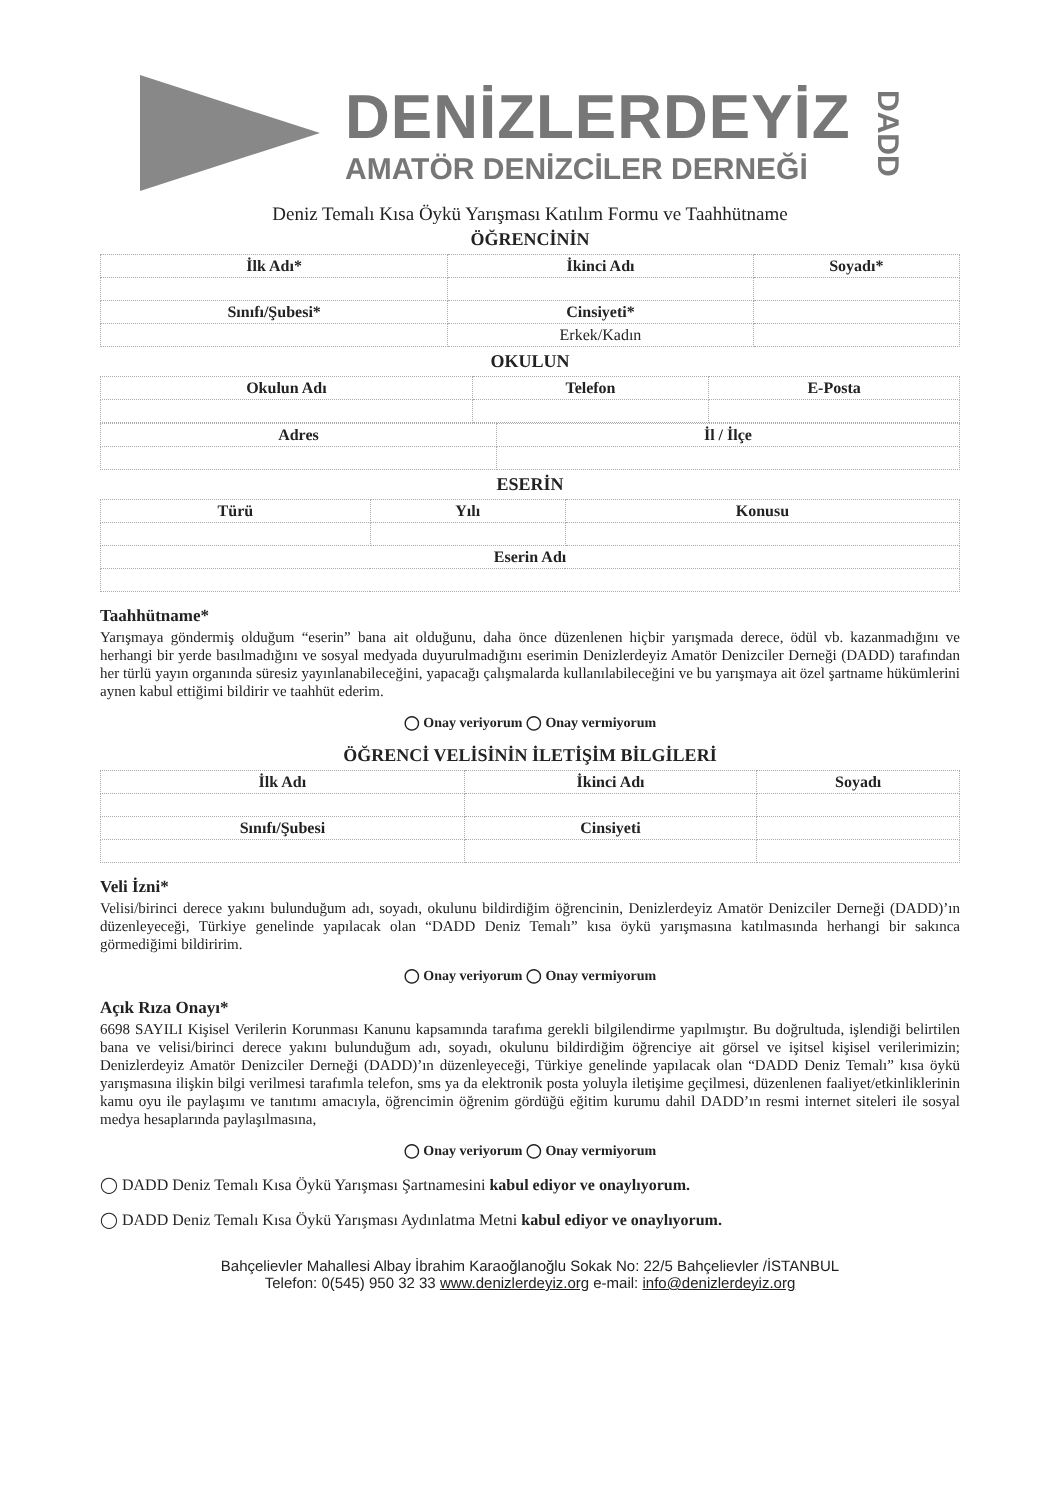DENİZLERDEYİZ
AMATÖR DENİZCİLER DERNEĞİ
DADD
Deniz Temalı Kısa Öykü Yarışması Katılım Formu ve Taahhütname
ÖĞRENCİNİN
| İlk Adı* | İkinci Adı | Soyadı* |
| Sınıfı/Şubesi* | Cinsiyeti* | |
| | Erkek/Kadın | |
OKULUN
| Okulun Adı | Telefon | E-Posta |
| Adres | İl / İlçe |
ESERİN
| Türü | Yılı | Konusu |
| Eserin Adı | | |
Taahhütname*
Yarışmaya göndermiş olduğum “eserin” bana ait olduğunu, daha önce düzenlenen hiçbir yarışmada derece, ödül vb. kazanmadığını ve herhangi bir yerde basılmadığını ve sosyal medyada duyurulmadığını eserimin Denizlerdeyiz Amatör Denizciler Derneği (DADD) tarafından her türlü yayın organında süresiz yayınlanabileceğini, yapacağı çalışmalarda kullanılabileceğini ve bu yarışmaya ait özel şartname hükümlerini aynen kabul ettiğimi bildirir ve taahhüt ederim.
◯ Onay veriyorum ◯ Onay vermiyorum
ÖĞRENCİ VELİSİNİN İLETİŞİM BİLGİLERİ
| İlk Adı | İkinci Adı | Soyadı |
| Sınıfı/Şubesi | Cinsiyeti | |
Veli İzni*
Velisi/birinci derece yakını bulunduğum adı, soyadı, okulunu bildirdiğim öğrencinin, Denizlerdeyiz Amatör Denizciler Derneği (DADD)’ın düzenleyeceği, Türkiye genelinde yapılacak olan “DADD Deniz Temalı” kısa öykü yarışmasına katılmasında herhangi bir sakınca görmediğimi bildiririm.
◯ Onay veriyorum ◯ Onay vermiyorum
Açık Rıza Onayı*
6698 SAYILI Kişisel Verilerin Korunması Kanunu kapsamında tarafıma gerekli bilgilendirme yapılmıştır. Bu doğrultuda, işlendiği belirtilen bana ve velisi/birinci derece yakını bulunduğum adı, soyadı, okulunu bildirdiğim öğrenciye ait görsel ve işitsel kişisel verilerimizin; Denizlerdeyiz Amatör Denizciler Derneği (DADD)’ın düzenleyeceği, Türkiye genelinde yapılacak olan “DADD Deniz Temalı” kısa öykü yarışmasına ilişkin bilgi verilmesi tarafımla telefon, sms ya da elektronik posta yoluyla iletişime geçilmesi, düzenlenen faaliyet/etkinliklerinin kamu oyu ile paylaşımı ve tanıtımı amacıyla, öğrencimin öğrenim gördüğü eğitim kurumu dahil DADD’ın resmi internet siteleri ile sosyal medya hesaplarında paylaşılmasına,
◯ Onay veriyorum ◯ Onay vermiyorum
◯ DADD Deniz Temalı Kısa Öykü Yarışması Şartnamesini kabul ediyor ve onaylıyorum.
◯ DADD Deniz Temalı Kısa Öykü Yarışması Aydınlatma Metni kabul ediyor ve onaylıyorum.
Bahçelievler Mahallesi Albay İbrahim Karaoğlanoğlu Sokak No: 22/5 Bahçelievler /İSTANBUL
Telefon: 0(545) 950 32 33 www.denizlerdeyiz.org e-mail: info@denizlerdeyiz.org